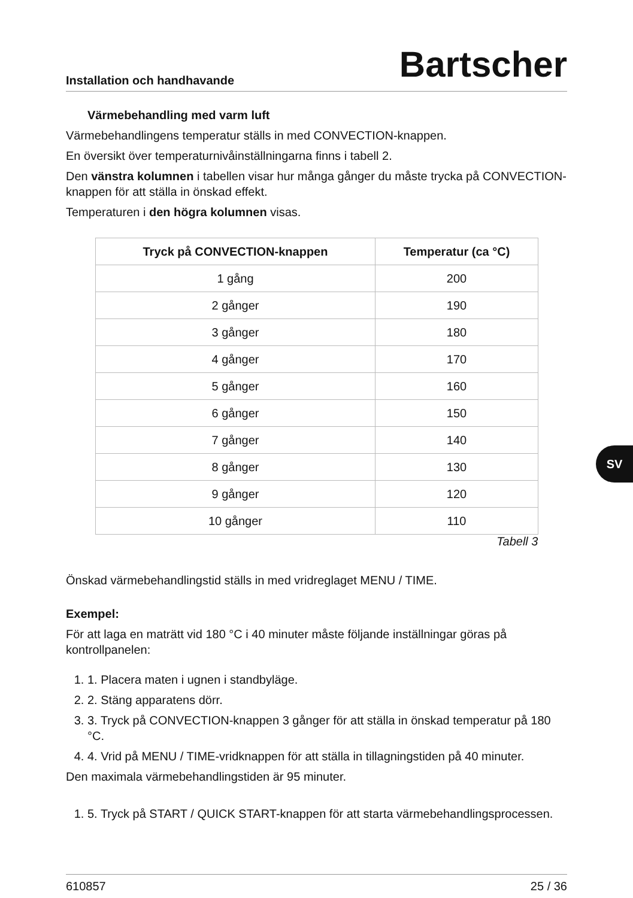Installation och handhavande Bartscher
Värmebehandling med varm luft
Värmebehandlingens temperatur ställs in med CONVECTION-knappen.
En översikt över temperaturnivåinställningarna finns i tabell 2.
Den vänstra kolumnen i tabellen visar hur många gånger du måste trycka på CONVECTION-knappen för att ställa in önskad effekt.
Temperaturen i den högra kolumnen visas.
| Tryck på CONVECTION-knappen | Temperatur (ca °C) |
| --- | --- |
| 1 gång | 200 |
| 2 gånger | 190 |
| 3 gånger | 180 |
| 4 gånger | 170 |
| 5 gånger | 160 |
| 6 gånger | 150 |
| 7 gånger | 140 |
| 8 gånger | 130 |
| 9 gånger | 120 |
| 10 gånger | 110 |
Tabell 3
Önskad värmebehandlingstid ställs in med vridreglaget MENU / TIME.
Exempel:
För att laga en maträtt vid 180 °C i 40 minuter måste följande inställningar göras på kontrollpanelen:
1. 1. Placera maten i ugnen i standbyläge.
2. 2. Stäng apparatens dörr.
3. 3. Tryck på CONVECTION-knappen 3 gånger för att ställa in önskad temperatur på 180 °C.
4. 4. Vrid på MENU / TIME-vridknappen för att ställa in tillagningstiden på 40 minuter.
Den maximala värmebehandlingstiden är 95 minuter.
1. 5. Tryck på START / QUICK START-knappen för att starta värmebehandlingsprocessen.
SV
610857 25 / 36